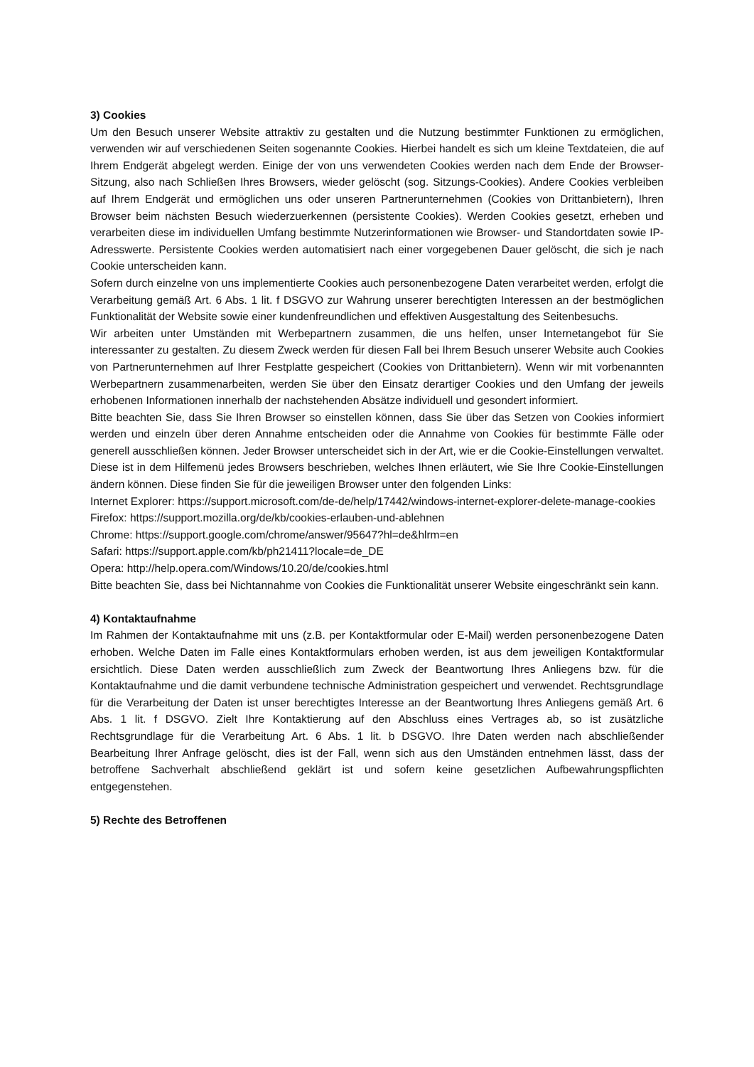3) Cookies
Um den Besuch unserer Website attraktiv zu gestalten und die Nutzung bestimmter Funktionen zu ermöglichen, verwenden wir auf verschiedenen Seiten sogenannte Cookies. Hierbei handelt es sich um kleine Textdateien, die auf Ihrem Endgerät abgelegt werden. Einige der von uns verwendeten Cookies werden nach dem Ende der Browser-Sitzung, also nach Schließen Ihres Browsers, wieder gelöscht (sog. Sitzungs-Cookies). Andere Cookies verbleiben auf Ihrem Endgerät und ermöglichen uns oder unseren Partnerunternehmen (Cookies von Drittanbietern), Ihren Browser beim nächsten Besuch wiederzuerkennen (persistente Cookies). Werden Cookies gesetzt, erheben und verarbeiten diese im individuellen Umfang bestimmte Nutzerinformationen wie Browser- und Standortdaten sowie IP-Adresswerte. Persistente Cookies werden automatisiert nach einer vorgegebenen Dauer gelöscht, die sich je nach Cookie unterscheiden kann.
Sofern durch einzelne von uns implementierte Cookies auch personenbezogene Daten verarbeitet werden, erfolgt die Verarbeitung gemäß Art. 6 Abs. 1 lit. f DSGVO zur Wahrung unserer berechtigten Interessen an der bestmöglichen Funktionalität der Website sowie einer kundenfreundlichen und effektiven Ausgestaltung des Seitenbesuchs.
Wir arbeiten unter Umständen mit Werbepartnern zusammen, die uns helfen, unser Internetangebot für Sie interessanter zu gestalten. Zu diesem Zweck werden für diesen Fall bei Ihrem Besuch unserer Website auch Cookies von Partnerunternehmen auf Ihrer Festplatte gespeichert (Cookies von Drittanbietern). Wenn wir mit vorbenannten Werbepartnern zusammenarbeiten, werden Sie über den Einsatz derartiger Cookies und den Umfang der jeweils erhobenen Informationen innerhalb der nachstehenden Absätze individuell und gesondert informiert.
Bitte beachten Sie, dass Sie Ihren Browser so einstellen können, dass Sie über das Setzen von Cookies informiert werden und einzeln über deren Annahme entscheiden oder die Annahme von Cookies für bestimmte Fälle oder generell ausschließen können. Jeder Browser unterscheidet sich in der Art, wie er die Cookie-Einstellungen verwaltet. Diese ist in dem Hilfemenü jedes Browsers beschrieben, welches Ihnen erläutert, wie Sie Ihre Cookie-Einstellungen ändern können. Diese finden Sie für die jeweiligen Browser unter den folgenden Links:
Internet Explorer: https://support.microsoft.com/de-de/help/17442/windows-internet-explorer-delete-manage-cookies
Firefox: https://support.mozilla.org/de/kb/cookies-erlauben-und-ablehnen
Chrome: https://support.google.com/chrome/answer/95647?hl=de&hlrm=en
Safari: https://support.apple.com/kb/ph21411?locale=de_DE
Opera: http://help.opera.com/Windows/10.20/de/cookies.html
Bitte beachten Sie, dass bei Nichtannahme von Cookies die Funktionalität unserer Website eingeschränkt sein kann.
4) Kontaktaufnahme
Im Rahmen der Kontaktaufnahme mit uns (z.B. per Kontaktformular oder E-Mail) werden personenbezogene Daten erhoben. Welche Daten im Falle eines Kontaktformulars erhoben werden, ist aus dem jeweiligen Kontaktformular ersichtlich. Diese Daten werden ausschließlich zum Zweck der Beantwortung Ihres Anliegens bzw. für die Kontaktaufnahme und die damit verbundene technische Administration gespeichert und verwendet. Rechtsgrundlage für die Verarbeitung der Daten ist unser berechtigtes Interesse an der Beantwortung Ihres Anliegens gemäß Art. 6 Abs. 1 lit. f DSGVO. Zielt Ihre Kontaktierung auf den Abschluss eines Vertrages ab, so ist zusätzliche Rechtsgrundlage für die Verarbeitung Art. 6 Abs. 1 lit. b DSGVO. Ihre Daten werden nach abschließender Bearbeitung Ihrer Anfrage gelöscht, dies ist der Fall, wenn sich aus den Umständen entnehmen lässt, dass der betroffene Sachverhalt abschließend geklärt ist und sofern keine gesetzlichen Aufbewahrungspflichten entgegenstehen.
5) Rechte des Betroffenen